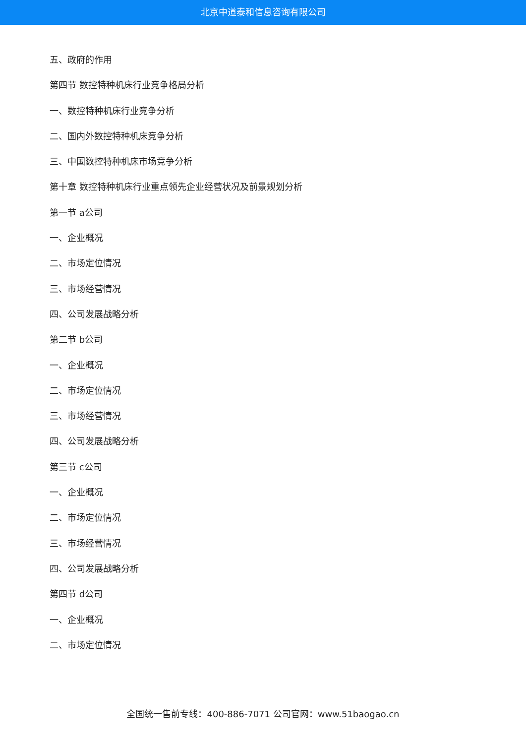北京中道泰和信息咨询有限公司
五、政府的作用
第四节 数控特种机床行业竞争格局分析
一、数控特种机床行业竞争分析
二、国内外数控特种机床竞争分析
三、中国数控特种机床市场竞争分析
第十章 数控特种机床行业重点领先企业经营状况及前景规划分析
第一节 a公司
一、企业概况
二、市场定位情况
三、市场经营情况
四、公司发展战略分析
第二节 b公司
一、企业概况
二、市场定位情况
三、市场经营情况
四、公司发展战略分析
第三节 c公司
一、企业概况
二、市场定位情况
三、市场经营情况
四、公司发展战略分析
第四节 d公司
一、企业概况
二、市场定位情况
全国统一售前专线：400-886-7071 公司官网：www.51baogao.cn